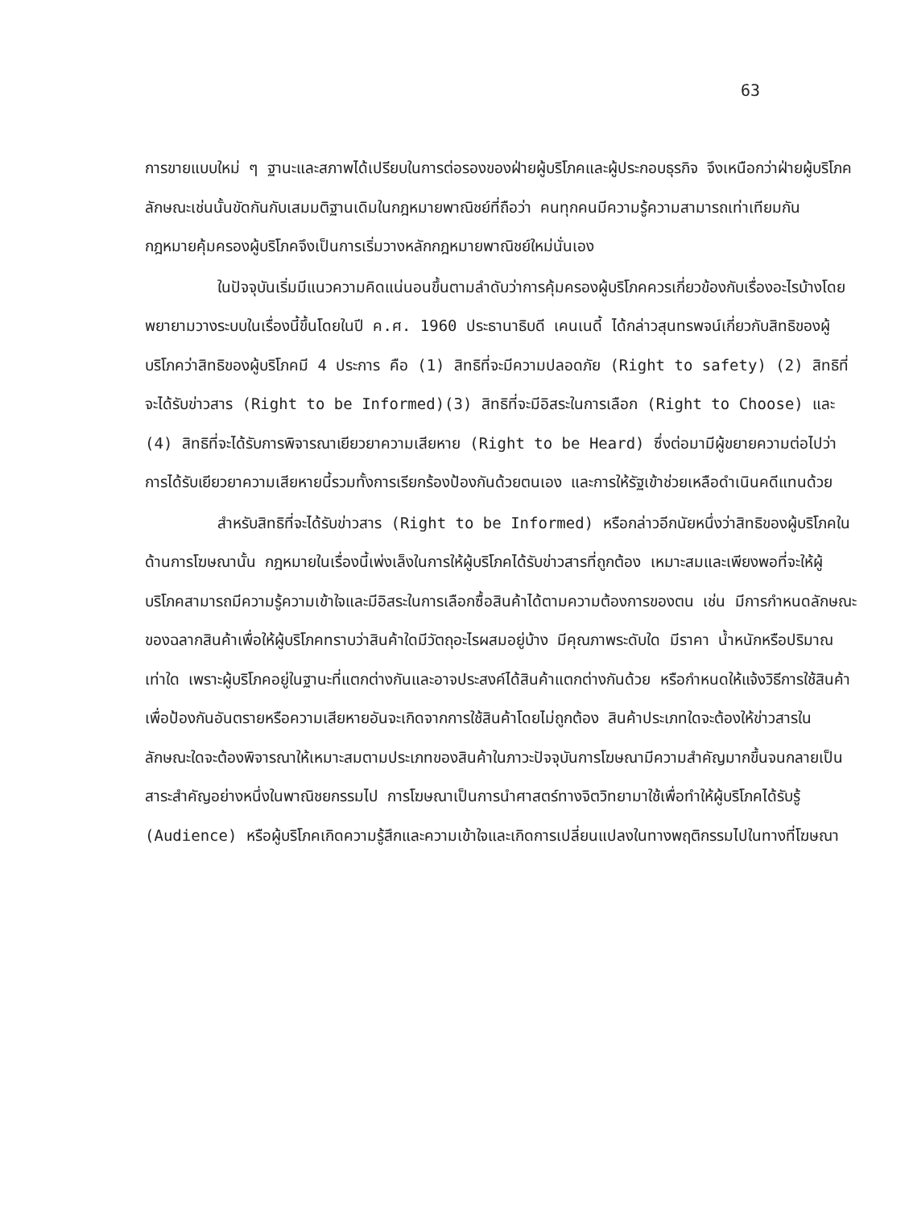63
การขายแบบใหม่ ๆ ฐานะและสภาพได้เปรียบในการต่อรองของฝ่ายผู้บริโภคและผู้ประกอบธุรกิจ จึงเหนือกว่าฝ่ายผู้บริโภค ลักษณะเช่นนั้นขัดกันกับเสมมติฐานเดิมในกฎหมายพาณิชย์ที่ถือว่า คนทุกคนมีความรู้ความสามารถเท่าเทียมกัน กฎหมายคุ้มครองผู้บริโภคจึงเป็นการเริ่มวางหลักกฎหมายพาณิชย์ใหม่นั่นเอง
ในปัจจุบันเริ่มมีแนวความคิดแน่นอนขึ้นตามลำดับว่าการคุ้มครองผู้บริโภคควรเกี่ยวข้องกับเรื่องอะไรบ้างโดยพยายามวางระบบในเรื่องนี้ขึ้นโดยในปี ค.ศ. 1960 ประธานาธิบดี เคนเนดี้ ได้กล่าวสุนทรพจน์เกี่ยวกับสิทธิของผู้บริโภคว่าสิทธิของผู้บริโภคมี 4 ประการ คือ (1) สิทธิที่จะมีความปลอดภัย (Right to safety) (2) สิทธิที่จะได้รับข่าวสาร (Right to be Informed)(3) สิทธิที่จะมีอิสระในการเลือก (Right to Choose) และ (4) สิทธิที่จะได้รับการพิจารณาเยียวยาความเสียหาย (Right to be Heard) ซึ่งต่อมามีผู้ขยายความต่อไปว่า การได้รับเยียวยาความเสียหายนี้รวมทั้งการเรียกร้องป้องกันด้วยตนเอง และการให้รัฐเข้าช่วยเหลือดำเนินคดีแทนด้วย
สำหรับสิทธิที่จะได้รับข่าวสาร (Right to be Informed) หรือกล่าวอีกนัยหนึ่งว่าสิทธิของผู้บริโภคในด้านการโฆษณานั้น กฎหมายในเรื่องนี้เพ่งเล็งในการให้ผู้บริโภคได้รับข่าวสารที่ถูกต้อง เหมาะสมและเพียงพอที่จะให้ผู้บริโภคสามารถมีความรู้ความเข้าใจและมีอิสระในการเลือกซื้อสินค้าได้ตามความต้องการของตน เช่น มีการกำหนดลักษณะของฉลากสินค้าเพื่อให้ผู้บริโภคทราบว่าสินค้าใดมีวัตถุอะไรผสมอยู่บ้าง มีคุณภาพระดับใด มีราคา น้ำหนักหรือปริมาณเท่าใด เพราะผู้บริโภคอยู่ในฐานะที่แตกต่างกันและอาจประสงค์ได้สินค้าแตกต่างกันด้วย หรือกำหนดให้แจ้งวิธีการใช้สินค้าเพื่อป้องกันอันตรายหรือความเสียหายอันจะเกิดจากการใช้สินค้าโดยไม่ถูกต้อง สินค้าประเภทใดจะต้องให้ข่าวสารในลักษณะใดจะต้องพิจารณาให้เหมาะสมตามประเภทของสินค้าในภาวะปัจจุบันการโฆษณามีความสำคัญมากขึ้นจนกลายเป็นสาระสำคัญอย่างหนึ่งในพาณิชยกรรมไป การโฆษณาเป็นการนำศาสตร์ทางจิตวิทยามาใช้เพื่อทำให้ผู้บริโภคได้รับรู้ (Audience) หรือผู้บริโภคเกิดความรู้สึกและความเข้าใจและเกิดการเปลี่ยนแปลงในทางพฤติกรรมไปในทางที่โฆษณา